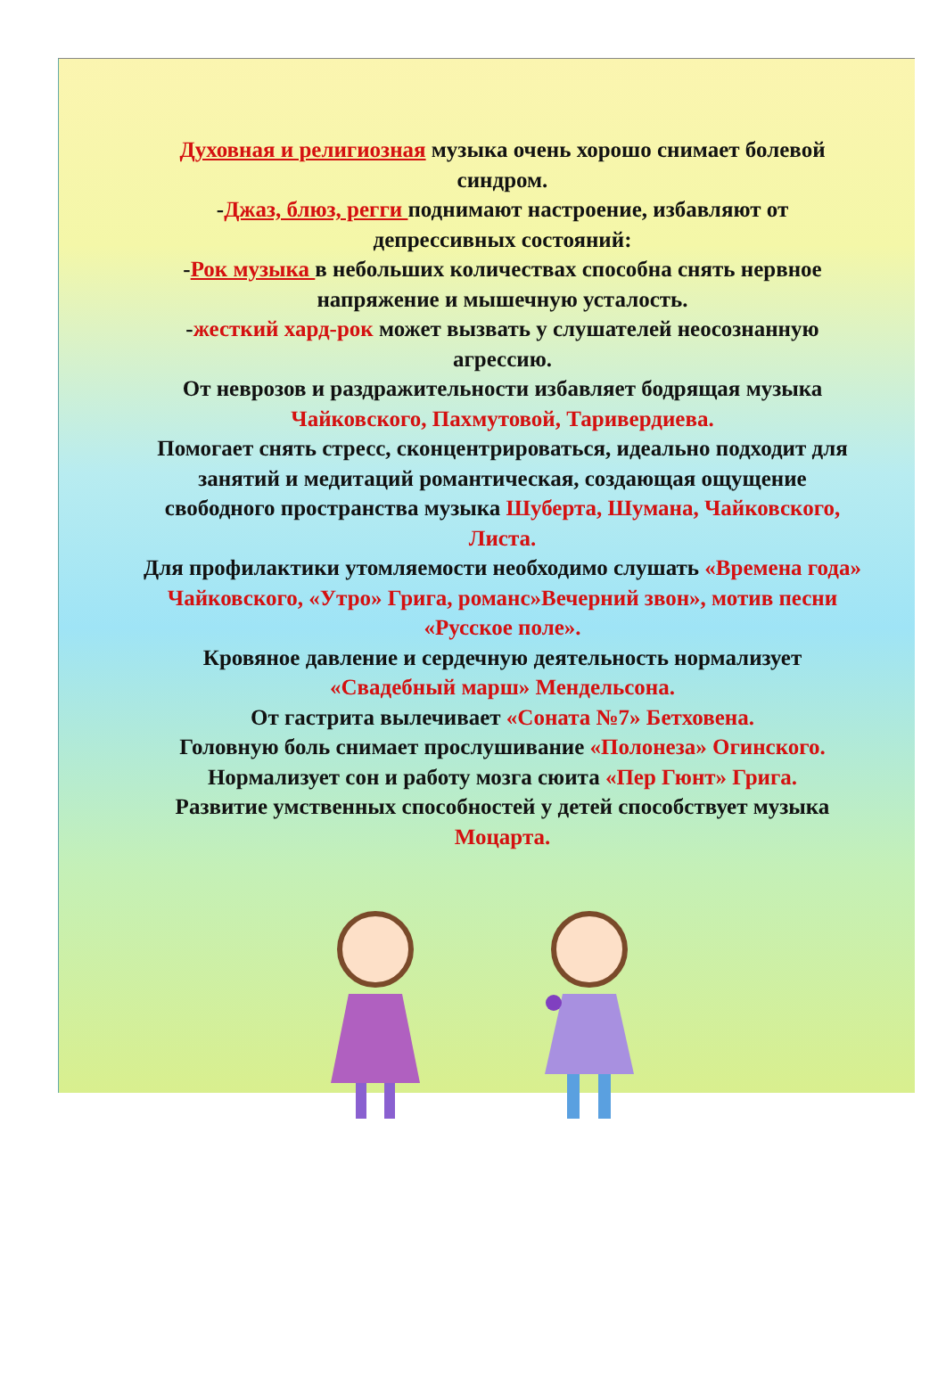Духовная и религиозная музыка очень хорошо снимает болевой синдром.
-Джаз, блюз, регги поднимают настроение, избавляют от депрессивных состояний:
-Рок музыка в небольших количествах способна снять нервное напряжение и мышечную усталость.
-жесткий хард-рок может вызвать у слушателей неосознанную агрессию.
От неврозов и раздражительности избавляет бодрящая музыка Чайковского, Пахмутовой, Таривердиева.
Помогает снять стресс, сконцентрироваться, идеально подходит для занятий и медитаций романтическая, создающая ощущение свободного пространства музыка Шуберта, Шумана, Чайковского, Листа.
Для профилактики утомляемости необходимо слушать «Времена года» Чайковского, «Утро» Грига, романс»Вечерний звон», мотив песни «Русское поле».
Кровяное давление и сердечную деятельность нормализует «Свадебный марш» Мендельсона.
От гастрита вылечивает «Соната №7» Бетховена.
Головную боль снимает прослушивание «Полонеза» Огинского.
Нормализует сон и работу мозга сюита «Пер Гюнт» Грига.
Развитие умственных способностей у детей способствует музыка Моцарта.